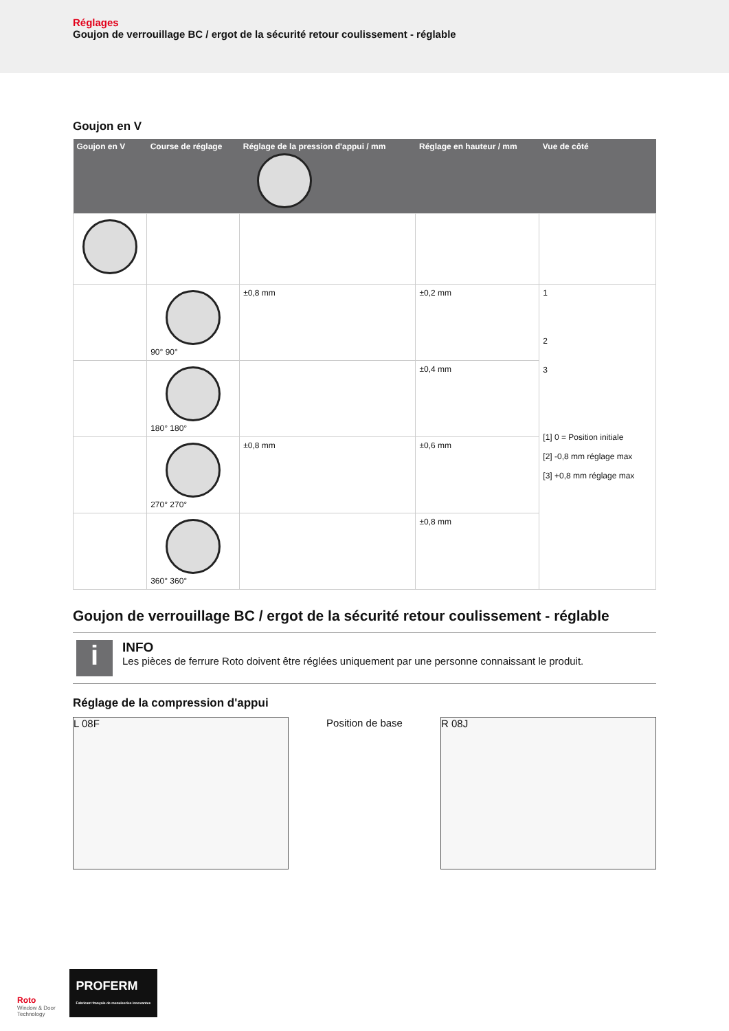Réglages
Goujon de verrouillage BC / ergot de la sécurité retour coulissement - réglable
Goujon en V
| Goujon en V | Course de réglage | Réglage de la pression d'appui / mm | Réglage en hauteur / mm | Vue de côté |
| --- | --- | --- | --- | --- |
| | 90° 90° | ±0,8 mm | ±0,2 mm | 1 2 3 [1] 0 = Position initiale [2] -0,8 mm réglage max [3] +0,8 mm réglage max |
| | 180° 180° | | ±0,4 mm | |
| | 270° 270° | ±0,8 mm | ±0,6 mm | |
| | 360° 360° | | ±0,8 mm | |
Goujon de verrouillage BC / ergot de la sécurité retour coulissement - réglable
i
INFO
Les pièces de ferrure Roto doivent être réglées uniquement par une personne connaissant le produit.
Réglage de la compression d'appui
L 08F
Position de base
R 08J
Roto
Window & Door
Technology
PROFERM
Fabricant français de menuiseries innovantes